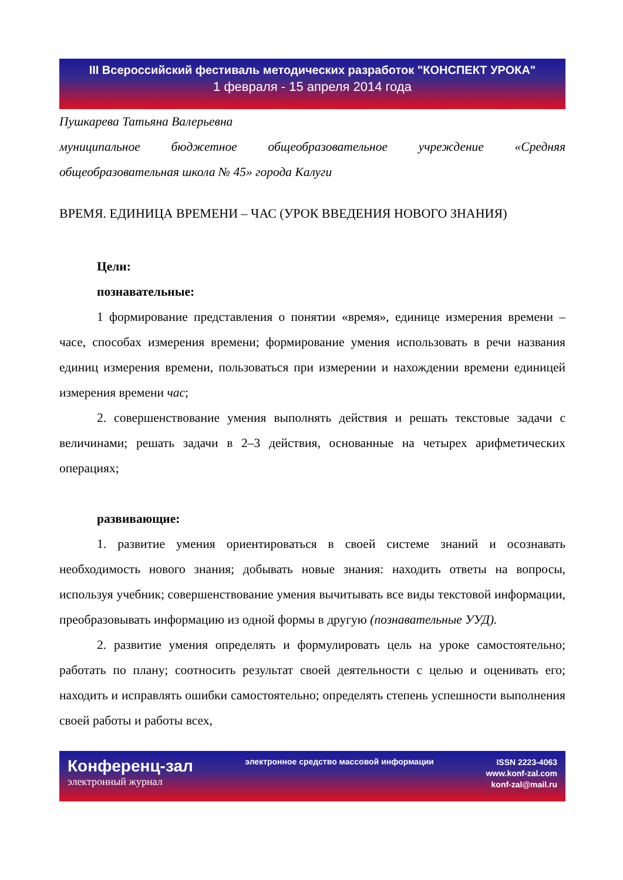III Всероссийский фестиваль методических разработок "КОНСПЕКТ УРОКА"
1 февраля - 15 апреля 2014 года
Пушкарева Татьяна Валерьевна
муниципальное бюджетное общеобразовательное учреждение «Средняя общеобразовательная школа № 45» города Калуги
ВРЕМЯ. ЕДИНИЦА ВРЕМЕНИ – ЧАС (УРОК ВВЕДЕНИЯ НОВОГО ЗНАНИЯ)
Цели:
познавательные:
1 формирование представления о понятии «время», единице измерения времени – часе, способах измерения времени; формирование умения использовать в речи названия единиц измерения времени, пользоваться при измерении и нахождении времени единицей измерения времени час;
2. совершенствование умения выполнять действия и решать текстовые задачи с величинами; решать задачи в 2–3 действия, основанные на четырех арифметических операциях;
развивающие:
1. развитие умения ориентироваться в своей системе знаний и осознавать необходимость нового знания; добывать новые знания: находить ответы на вопросы, используя учебник; совершенствование умения вычитывать все виды текстовой информации, преобразовывать информацию из одной формы в другую (познавательные УУД).
2. развитие умения определять и формулировать цель на уроке самостоятельно; работать по плану; соотносить результат своей деятельности с целью и оценивать его; находить и исправлять ошибки самостоятельно; определять степень успешности выполнения своей работы и работы всех,
Конференц-зал
электронный журнал
электронное средство массовой информации
ISSN 2223-4063
www.konf-zal.com
konf-zal@mail.ru